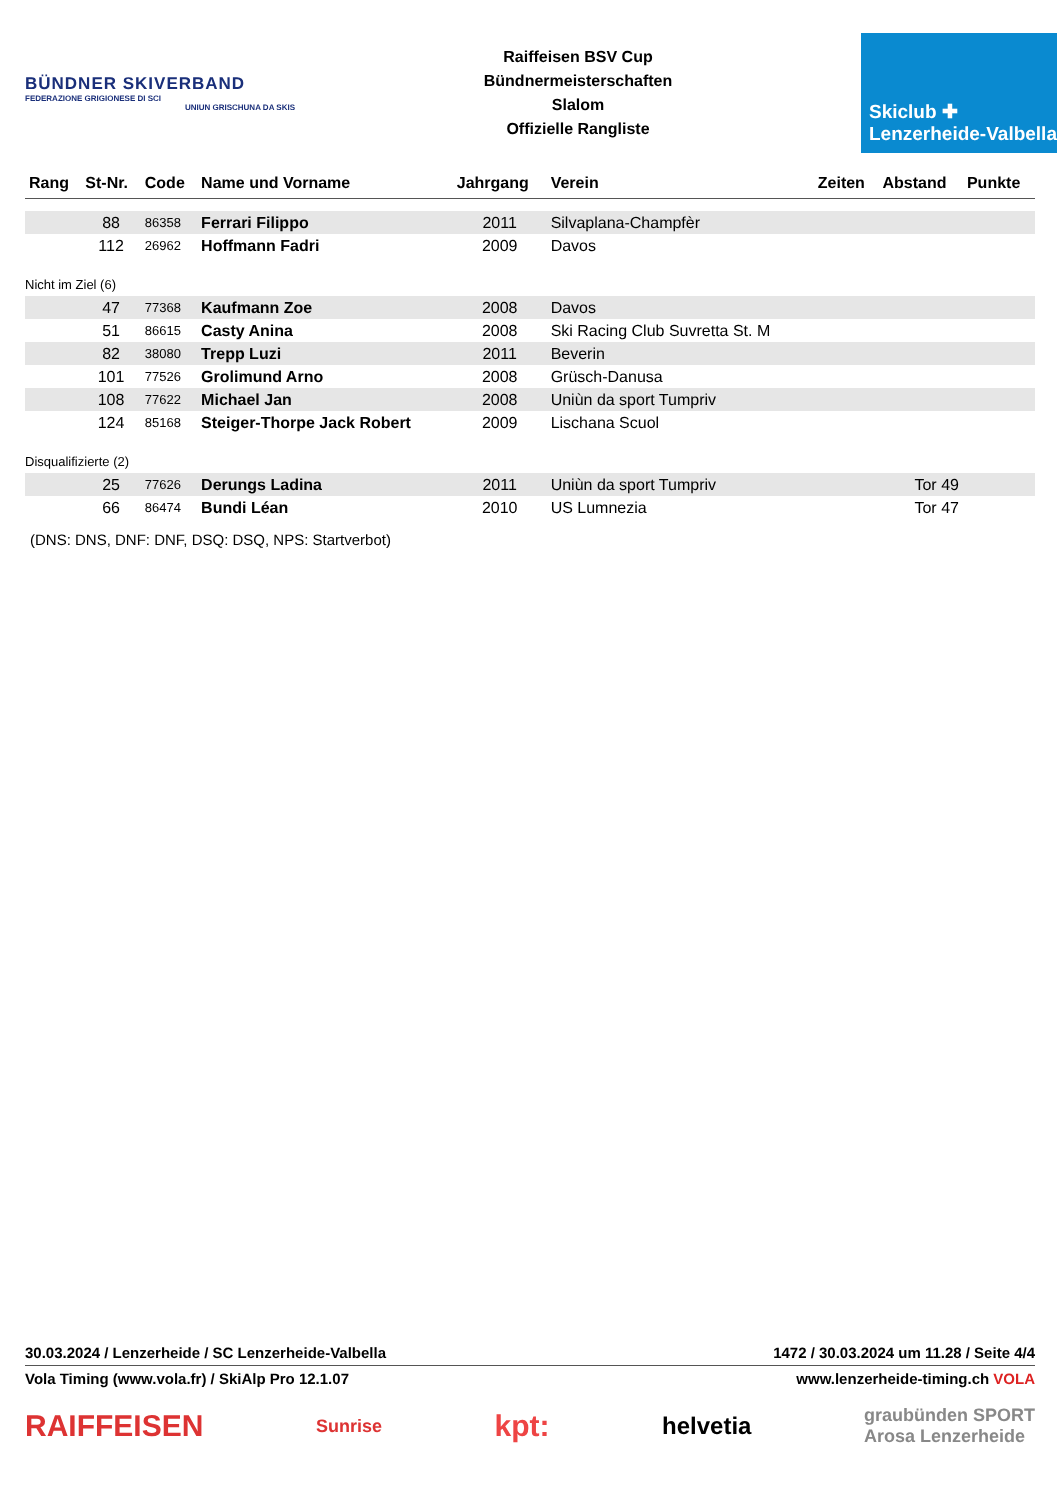BÜNDNER SKIVERBAND
FEDERAZIONE GRIGIONESE DI SCI
UNIUN GRISCHUNA DA SKIS
Raiffeisen BSV Cup
Bündnermeisterschaften
Slalom
Offizielle Rangliste
Skiclub ✚
Lenzerheide-Valbella
| Rang | St-Nr. | Code | Name und Vorname | Jahrgang | Verein | Zeiten | Abstand | Punkte |
| --- | --- | --- | --- | --- | --- | --- | --- | --- |
| | 88 | 86358 | Ferrari Filippo | 2011 | Silvaplana-Champfèr | | | |
| | 112 | 26962 | Hoffmann Fadri | 2009 | Davos | | | |
| Nicht im Ziel (6) | | | | | | | | |
| | 47 | 77368 | Kaufmann Zoe | 2008 | Davos | | | |
| | 51 | 86615 | Casty Anina | 2008 | Ski Racing Club Suvretta St. M | | | |
| | 82 | 38080 | Trepp Luzi | 2011 | Beverin | | | |
| | 101 | 77526 | Grolimund Arno | 2008 | Grüsch-Danusa | | | |
| | 108 | 77622 | Michael Jan | 2008 | Uniùn da sport Tumpriv | | | |
| | 124 | 85168 | Steiger-Thorpe Jack Robert | 2009 | Lischana Scuol | | | |
| Disqualifizierte (2) | | | | | | | | |
| | 25 | 77626 | Derungs Ladina | 2011 | Uniùn da sport Tumpriv | | Tor 49 | |
| | 66 | 86474 | Bundi Léan | 2010 | US Lumnezia | | Tor 47 | |
(DNS: DNS, DNF: DNF, DSQ: DSQ, NPS: Startverbot)
30.03.2024 / Lenzerheide / SC Lenzerheide-Valbella 1472 / 30.03.2024 um 11.28 / Seite 4/4
Vola Timing (www.vola.fr) / SkiAlp Pro 12.1.07 www.lenzerheide-timing.ch VOLA
RAIFFEISEN Sunrise kpt: helvetia graubünden SPORT
Arosa Lenzerheide